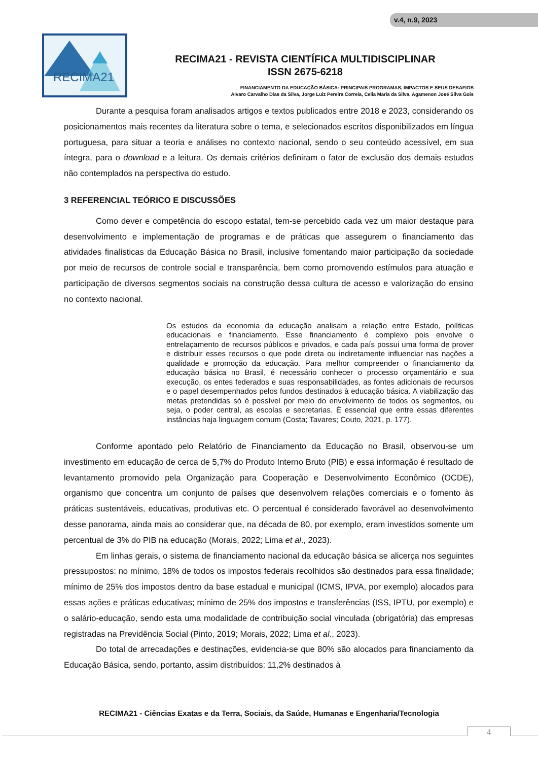v.4, n.9, 2023
RECIMA21
RECIMA21 - REVISTA CIENTÍFICA MULTIDISCIPLINAR
ISSN 2675-6218
FINANCIAMENTO DA EDUCAÇÃO BÁSICA: PRINCIPAIS PROGRAMAS, IMPACTOS E SEUS DESAFIOS
Alvaro Carvalho Dias da Silva, Jorge Luiz Pereira Correia, Celia Maria da Silva, Agamenon José Silva Gois
Durante a pesquisa foram analisados artigos e textos publicados entre 2018 e 2023, considerando os posicionamentos mais recentes da literatura sobre o tema, e selecionados escritos disponibilizados em língua portuguesa, para situar a teoria e análises no contexto nacional, sendo o seu conteúdo acessível, em sua íntegra, para o download e a leitura. Os demais critérios definiram o fator de exclusão dos demais estudos não contemplados na perspectiva do estudo.
3 REFERENCIAL TEÓRICO E DISCUSSÕES
Como dever e competência do escopo estatal, tem-se percebido cada vez um maior destaque para desenvolvimento e implementação de programas e de práticas que assegurem o financiamento das atividades finalísticas da Educação Básica no Brasil, inclusive fomentando maior participação da sociedade por meio de recursos de controle social e transparência, bem como promovendo estímulos para atuação e participação de diversos segmentos sociais na construção dessa cultura de acesso e valorização do ensino no contexto nacional.
Os estudos da economia da educação analisam a relação entre Estado, políticas educacionais e financiamento. Esse financiamento é complexo pois envolve o entrelaçamento de recursos públicos e privados, e cada país possui uma forma de prover e distribuir esses recursos o que pode direta ou indiretamente influenciar nas nações a qualidade e promoção da educação. Para melhor compreender o financiamento da educação básica no Brasil, é necessário conhecer o processo orçamentário e sua execução, os entes federados e suas responsabilidades, as fontes adicionais de recursos e o papel desempenhados pelos fundos destinados à educação básica. A viabilização das metas pretendidas só é possível por meio do envolvimento de todos os segmentos, ou seja, o poder central, as escolas e secretarias. É essencial que entre essas diferentes instâncias haja linguagem comum (Costa; Tavares; Couto, 2021, p. 177).
Conforme apontado pelo Relatório de Financiamento da Educação no Brasil, observou-se um investimento em educação de cerca de 5,7% do Produto Interno Bruto (PIB) e essa informação é resultado de levantamento promovido pela Organização para Cooperação e Desenvolvimento Econômico (OCDE), organismo que concentra um conjunto de países que desenvolvem relações comerciais e o fomento às práticas sustentáveis, educativas, produtivas etc. O percentual é considerado favorável ao desenvolvimento desse panorama, ainda mais ao considerar que, na década de 80, por exemplo, eram investidos somente um percentual de 3% do PIB na educação (Morais, 2022; Lima et al., 2023).
Em linhas gerais, o sistema de financiamento nacional da educação básica se alicerça nos seguintes pressupostos: no mínimo, 18% de todos os impostos federais recolhidos são destinados para essa finalidade; mínimo de 25% dos impostos dentro da base estadual e municipal (ICMS, IPVA, por exemplo) alocados para essas ações e práticas educativas; mínimo de 25% dos impostos e transferências (ISS, IPTU, por exemplo) e o salário-educação, sendo esta uma modalidade de contribuição social vinculada (obrigatória) das empresas registradas na Previdência Social (Pinto, 2019; Morais, 2022; Lima et al., 2023).
Do total de arrecadações e destinações, evidencia-se que 80% são alocados para financiamento da Educação Básica, sendo, portanto, assim distribuídos: 11,2% destinados à
RECIMA21 - Ciências Exatas e da Terra, Sociais, da Saúde, Humanas e Engenharia/Tecnologia
4